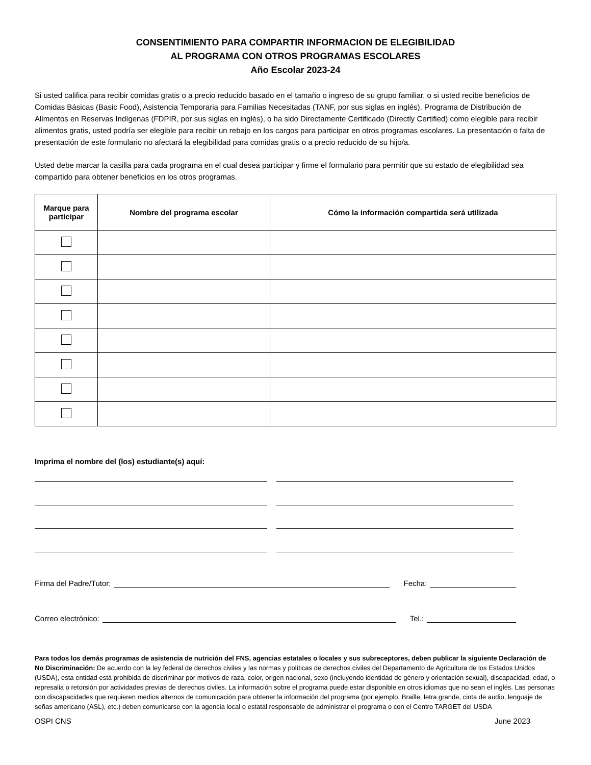CONSENTIMIENTO PARA COMPARTIR INFORMACION DE ELEGIBILIDAD
AL PROGRAMA CON OTROS PROGRAMAS ESCOLARES
Año Escolar 2023-24
Si usted califica para recibir comidas gratis o a precio reducido basado en el tamaño o ingreso de su grupo familiar, o si usted recibe beneficios de Comidas Básicas (Basic Food), Asistencia Temporaria para Familias Necesitadas (TANF, por sus siglas en inglés), Programa de Distribución de Alimentos en Reservas Indígenas (FDPIR, por sus siglas en inglés), o ha sido Directamente Certificado (Directly Certified) como elegible para recibir alimentos gratis, usted podría ser elegible para recibir un rebajo en los cargos para participar en otros programas escolares. La presentación o falta de presentación de este formulario no afectará la elegibilidad para comidas gratis o a precio reducido de su hijo/a.
Usted debe marcar la casilla para cada programa en el cual desea participar y firme el formulario para permitir que su estado de elegibilidad sea compartido para obtener beneficios en los otros programas.
| Marque para participar | Nombre del programa escolar | Cómo la información compartida será utilizada |
| --- | --- | --- |
Imprima el nombre del (los) estudiante(s) aquí:
Firma del Padre/Tutor:
Fecha:
Correo electrónico:
Tel.:
Para todos los demás programas de asistencia de nutrición del FNS, agencias estatales o locales y sus subreceptores, deben publicar la siguiente Declaración de No Discriminación: De acuerdo con la ley federal de derechos civiles y las normas y políticas de derechos civiles del Departamento de Agricultura de los Estados Unidos (USDA), esta entidad está prohibida de discriminar por motivos de raza, color, origen nacional, sexo (incluyendo identidad de género y orientación sexual), discapacidad, edad, o represalia o retorsión por actividades previas de derechos civiles. La información sobre el programa puede estar disponible en otros idiomas que no sean el inglés. Las personas con discapacidades que requieren medios alternos de comunicación para obtener la información del programa (por ejemplo, Braille, letra grande, cinta de audio, lenguaje de señas americano (ASL), etc.) deben comunicarse con la agencia local o estatal responsable de administrar el programa o con el Centro TARGET del USDA
OSPI CNS June 2023